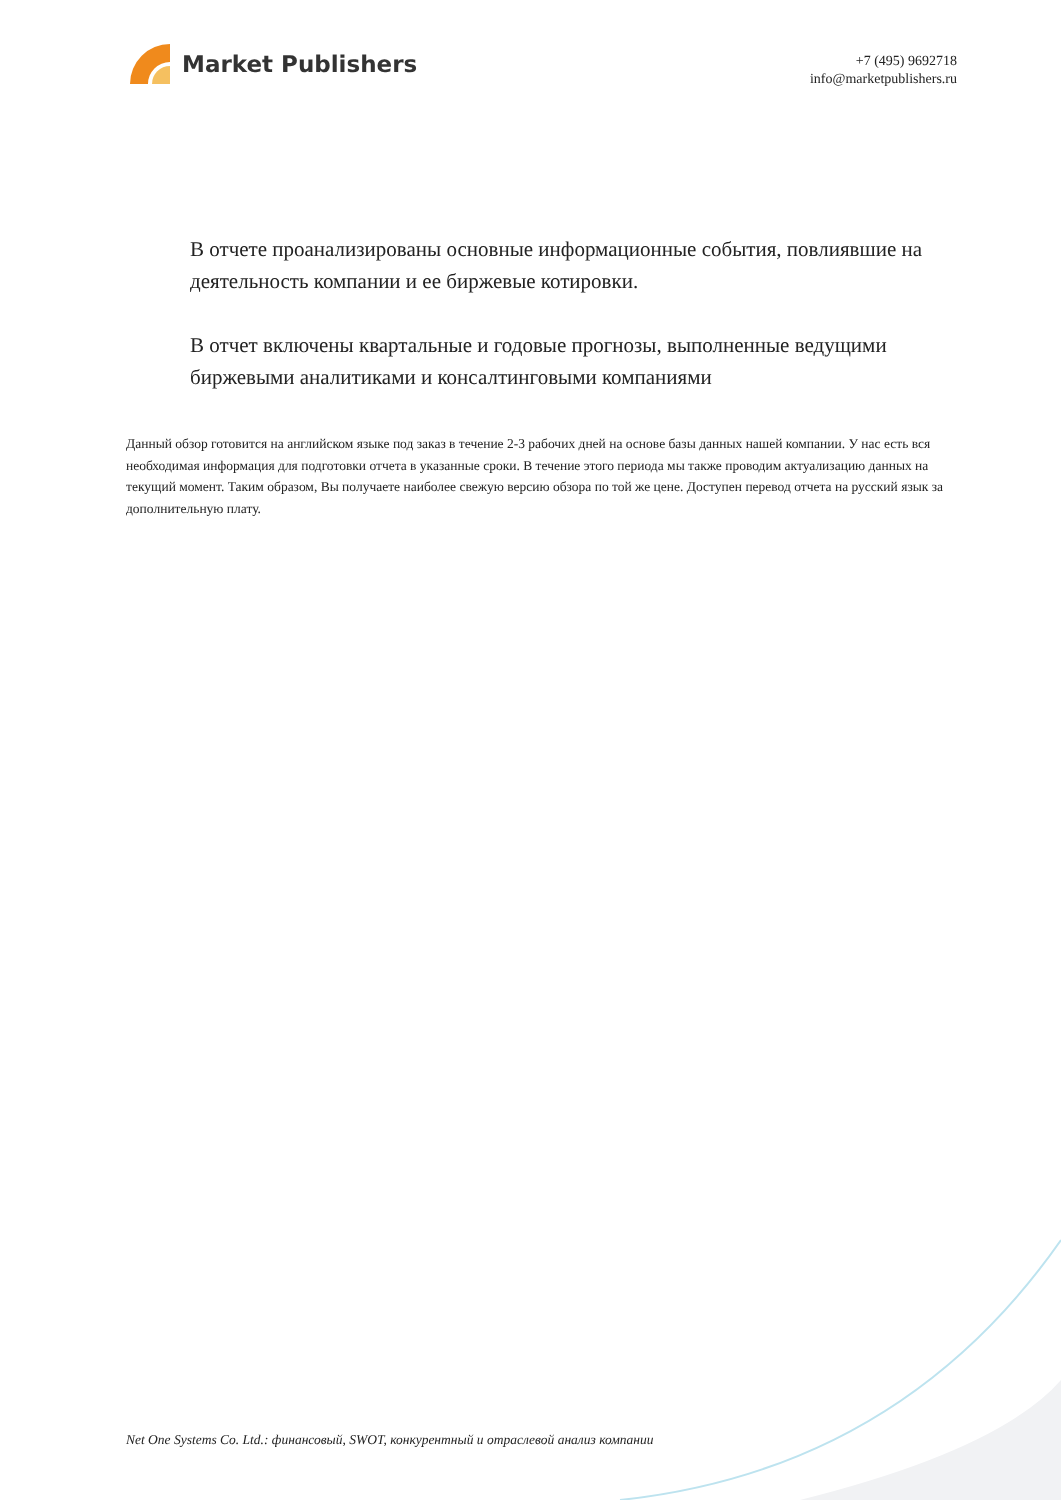Market Publishers
+7 (495) 9692718
info@marketpublishers.ru
В отчете проанализированы основные информационные события, повлиявшие на деятельность компании и ее биржевые котировки.
В отчет включены квартальные и годовые прогнозы, выполненные ведущими биржевыми аналитиками и консалтинговыми компаниями
Данный обзор готовится на английском языке под заказ в течение 2-3 рабочих дней на основе базы данных нашей компании. У нас есть вся необходимая информация для подготовки отчета в указанные сроки. В течение этого периода мы также проводим актуализацию данных на текущий момент. Таким образом, Вы получаете наиболее свежую версию обзора по той же цене. Доступен перевод отчета на русский язык за дополнительную плату.
Net One Systems Co. Ltd.: финансовый, SWOT, конкурентный и отраслевой анализ компании